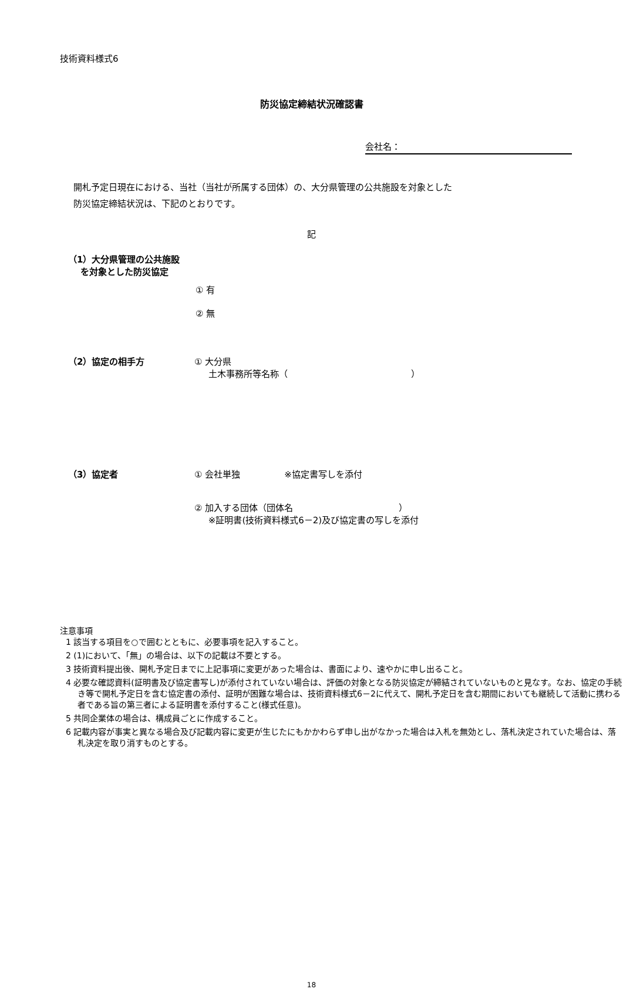技術資料様式6
防災協定締結状況確認書
会社名：
開札予定日現在における、当社（当社が所属する団体）の、大分県管理の公共施設を対象とした
防災協定締結状況は、下記のとおりです。
記
（1）大分県管理の公共施設
を対象とした防災協定
① 有
② 無
（2）協定の相手方 ① 大分県
土木事務所等名称（　　　　　　　　　　　　　　）
（3）協定者 ① 会社単独　　　　　※協定書写しを添付
② 加入する団体（団体名　　　　　　　　　　　　）
※証明書(技術資料様式6－2)及び協定書の写しを添付
注意事項
1 該当する項目を○で囲むとともに、必要事項を記入すること。
2 (1)において、「無」の場合は、以下の記載は不要とする。
3 技術資料提出後、開札予定日までに上記事項に変更があった場合は、書面により、速やかに申し出ること。
4 必要な確認資料(証明書及び協定書写し)が添付されていない場合は、評価の対象となる防災協定が締結されていないものと見なす。なお、協定の手続き等で開札予定日を含む協定書の添付、証明が困難な場合は、技術資料様式6－2に代えて、開札予定日を含む期間においても継続して活動に携わる者である旨の第三者による証明書を添付すること(様式任意)。
5 共同企業体の場合は、構成員ごとに作成すること。
6 記載内容が事実と異なる場合及び記載内容に変更が生じたにもかかわらず申し出がなかった場合は入札を無効とし、落札決定されていた場合は、落札決定を取り消すものとする。
18